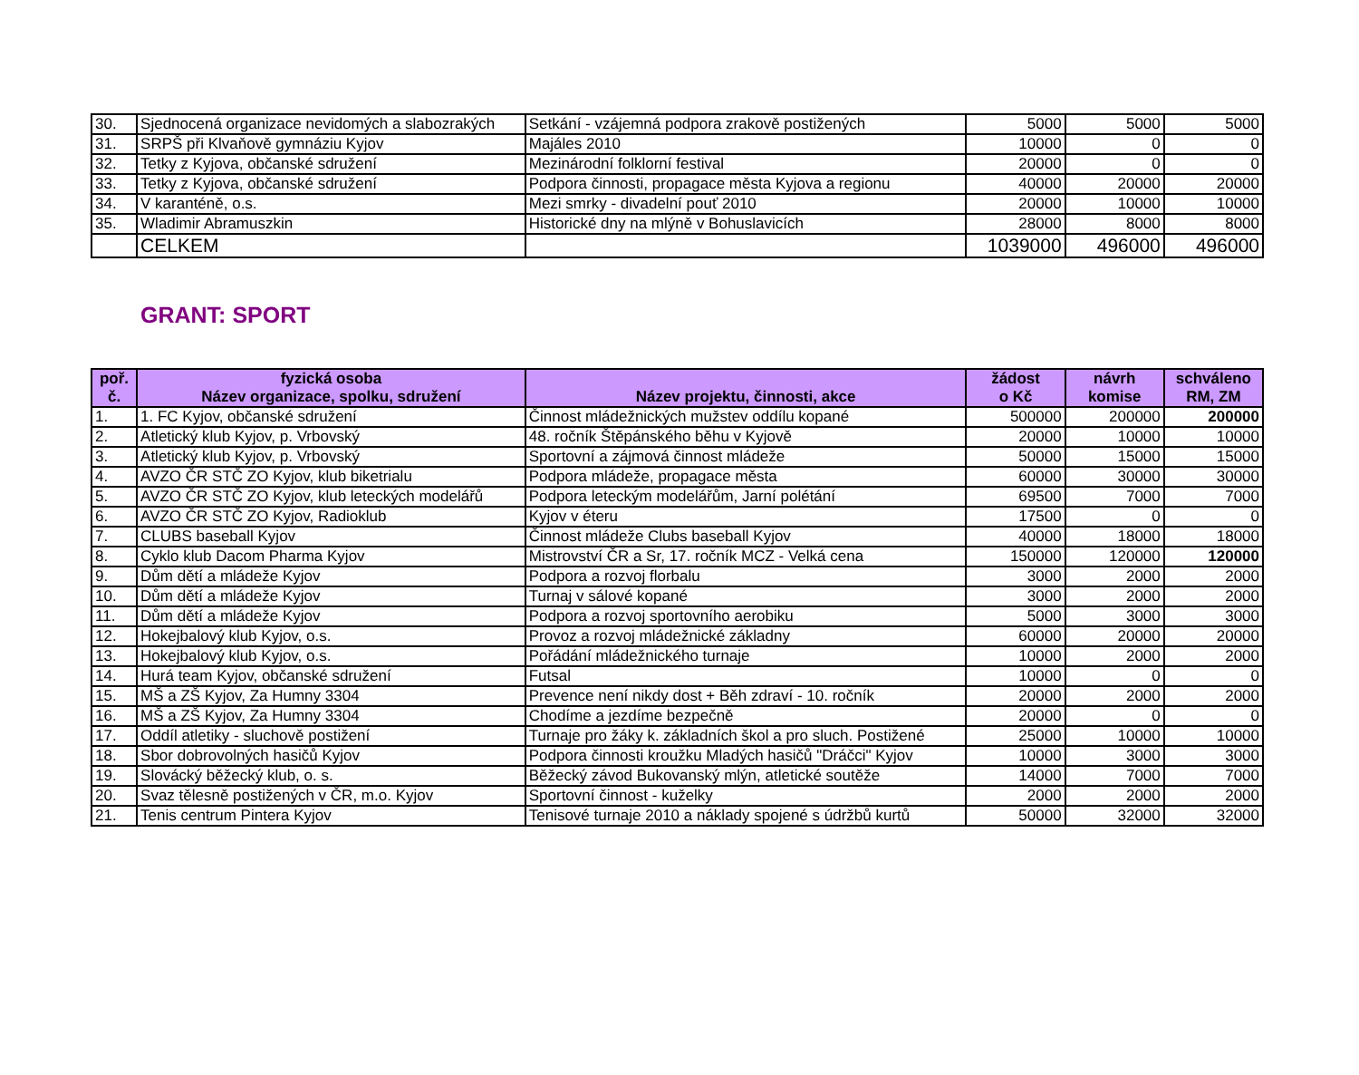| 30. | Sjednocená organizace nevidomých a slabozrakých | Setkání - vzájemná podpora zrakově postižených | 5000 | 5000 | 5000 |
| 31. | SRPŠ při Klvaňově gymnáziu Kyjov | Majáles 2010 | 10000 | 0 | 0 |
| 32. | Tetky z Kyjova, občanské sdružení | Mezinárodní folklorní festival | 20000 | 0 | 0 |
| 33. | Tetky z Kyjova, občanské sdružení | Podpora činnosti, propagace města Kyjova a regionu | 40000 | 20000 | 20000 |
| 34. | V karanténě, o.s. | Mezi smrky - divadelní pouť 2010 | 20000 | 10000 | 10000 |
| 35. | Wladimir Abramuszkin | Historické dny na mlýně v Bohuslavicích | 28000 | 8000 | 8000 |
| | CELKEM | | 1039000 | 496000 | 496000 |
GRANT: SPORT
| poř. č. | fyzická osoba Název organizace, spolku, sdružení | Název projektu, činnosti, akce | žádost o Kč | návrh komise | schváleno RM, ZM |
| --- | --- | --- | --- | --- | --- |
| 1. | 1. FC Kyjov, občanské sdružení | Činnost mládežnických mužstev oddílu kopané | 500000 | 200000 | 200000 |
| 2. | Atletický klub Kyjov, p. Vrbovský | 48. ročník Štěpánského běhu v Kyjově | 20000 | 10000 | 10000 |
| 3. | Atletický klub Kyjov, p. Vrbovský | Sportovní a zájmová činnost mládeže | 50000 | 15000 | 15000 |
| 4. | AVZO ČR STČ ZO Kyjov, klub biketrialu | Podpora mládeže, propagace města | 60000 | 30000 | 30000 |
| 5. | AVZO ČR STČ ZO Kyjov, klub leteckých modelářů | Podpora leteckým modelářům, Jarní polétání | 69500 | 7000 | 7000 |
| 6. | AVZO ČR STČ ZO Kyjov, Radioklub | Kyjov v éteru | 17500 | 0 | 0 |
| 7. | CLUBS baseball Kyjov | Činnost mládeže Clubs baseball Kyjov | 40000 | 18000 | 18000 |
| 8. | Cyklo klub Dacom Pharma Kyjov | Mistrovství ČR a Sr, 17. ročník MCZ - Velká cena | 150000 | 120000 | 120000 |
| 9. | Dům dětí a mládeže Kyjov | Podpora a rozvoj florbalu | 3000 | 2000 | 2000 |
| 10. | Dům dětí a mládeže Kyjov | Turnaj v sálové kopané | 3000 | 2000 | 2000 |
| 11. | Dům dětí a mládeže Kyjov | Podpora a rozvoj sportovního aerobiku | 5000 | 3000 | 3000 |
| 12. | Hokejbalový klub Kyjov, o.s. | Provoz a rozvoj mládežnické základny | 60000 | 20000 | 20000 |
| 13. | Hokejbalový klub Kyjov, o.s. | Pořádání mládežnického turnaje | 10000 | 2000 | 2000 |
| 14. | Hurá team Kyjov, občanské sdružení | Futsal | 10000 | 0 | 0 |
| 15. | MŠ a ZŠ Kyjov, Za Humny 3304 | Prevence není nikdy dost + Běh zdraví - 10. ročník | 20000 | 2000 | 2000 |
| 16. | MŠ a ZŠ Kyjov, Za Humny 3304 | Chodíme a jezdíme bezpečně | 20000 | 0 | 0 |
| 17. | Oddíl atletiky - sluchově postižení | Turnaje pro žáky k. základních škol a pro sluch. Postižené | 25000 | 10000 | 10000 |
| 18. | Sbor dobrovolných hasičů Kyjov | Podpora činnosti kroužku Mladých hasičů "Dráčci" Kyjov | 10000 | 3000 | 3000 |
| 19. | Slovácký běžecký klub, o. s. | Běžecký závod Bukovanský mlýn, atletické soutěže | 14000 | 7000 | 7000 |
| 20. | Svaz tělesně postižených v ČR, m.o. Kyjov | Sportovní činnost - kuželky | 2000 | 2000 | 2000 |
| 21. | Tenis centrum Pintera Kyjov | Tenisové turnaje 2010 a náklady spojené s údržbů kurtů | 50000 | 32000 | 32000 |